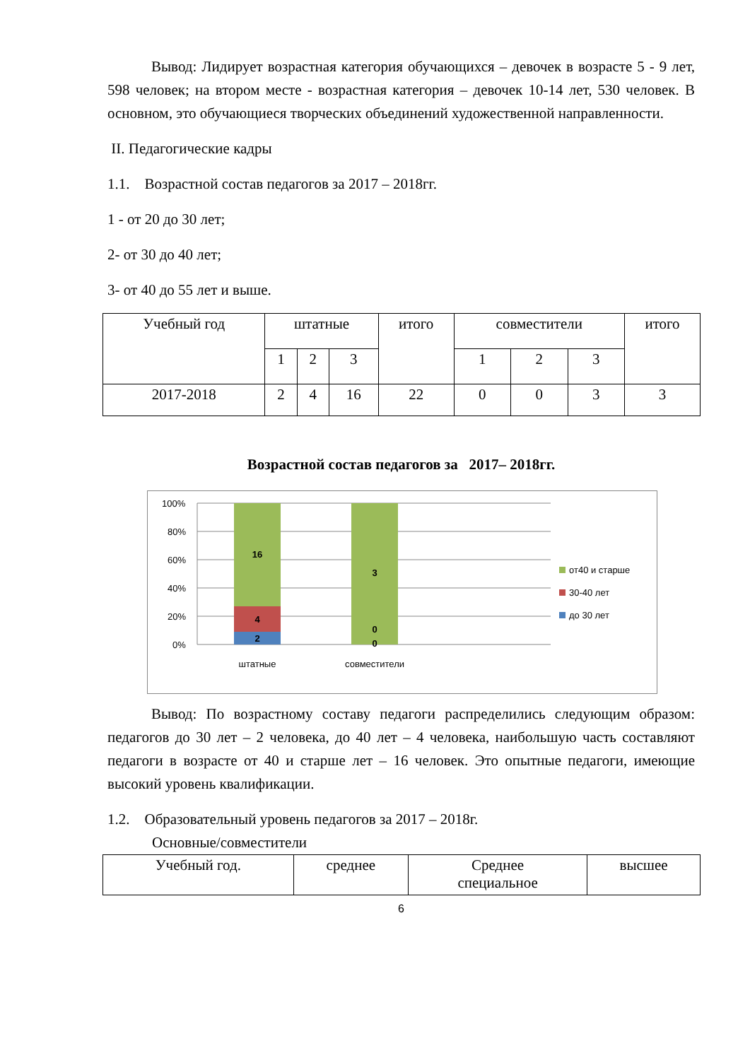Вывод: Лидирует возрастная категория обучающихся – девочек в возрасте 5 - 9 лет, 598 человек; на втором месте - возрастная категория – девочек 10-14 лет, 530 человек. В основном, это обучающиеся творческих объединений художественной направленности.
II. Педагогические кадры
1.1. Возрастной состав педагогов за 2017 – 2018гг.
1 - от 20 до 30 лет;
2- от 30 до 40 лет;
3- от 40 до 55 лет и выше.
| Учебный год | штатные | | | итого | совместители | | | итого |
| --- | --- | --- | --- | --- | --- | --- | --- | --- |
| | 1 | 2 | 3 | | 1 | 2 | 3 | |
| 2017-2018 | 2 | 4 | 16 | 22 | 0 | 0 | 3 | 3 |
Возрастной состав педагогов за 2017– 2018гг.
100%
80%
60%
40%
20%
0%
16
4
2
3
0
0
штатные
совместители
от40 и старше
30-40 лет
до 30 лет
Вывод: По возрастному составу педагоги распределились следующим образом: педагогов до 30 лет – 2 человека, до 40 лет – 4 человека, наибольшую часть составляют педагоги в возрасте от 40 и старше лет – 16 человек. Это опытные педагоги, имеющие высокий уровень квалификации.
1.2. Образовательный уровень педагогов за 2017 – 2018г.
Основные/совместители
| Учебный год. | среднее | Среднее специальное | высшее |
6